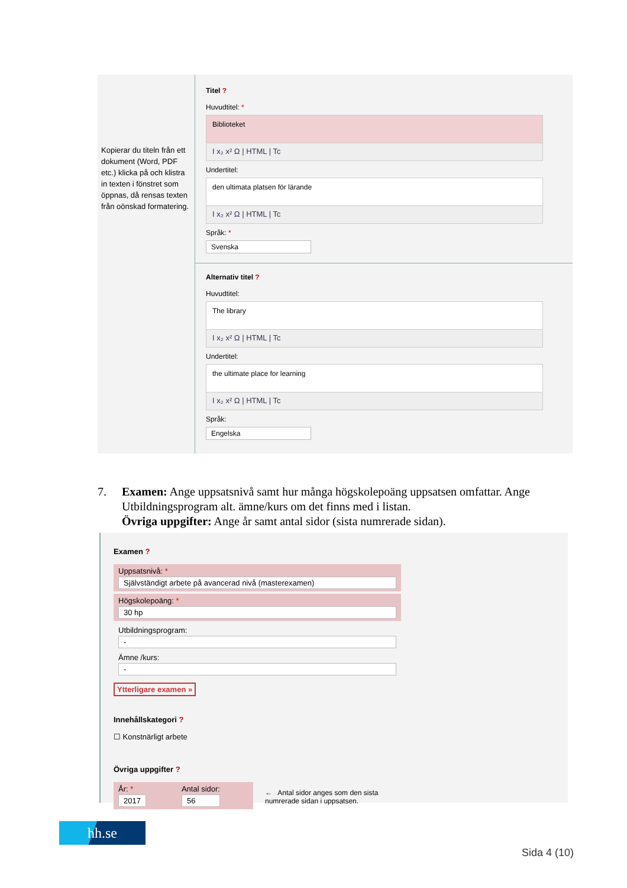Kopierar du titeln från ett dokument (Word, PDF etc.) klicka på och klistra in texten i fönstret som öppnas, då rensas texten från oönskad formatering.
Titel ?
Huvudtitel: *
Biblioteket
I x₂ x² Ω | HTML | Tc
Undertitel:
den ultimata platsen för lärande
I x₂ x² Ω | HTML | Tc
Språk: *
Svenska
Alternativ titel ?
Huvudtitel:
The library
I x₂ x² Ω | HTML | Tc
Undertitel:
the ultimate place for learning
I x₂ x² Ω | HTML | Tc
Språk:
Engelska
7. Examen: Ange uppsatsnivå samt hur många högskolepoäng uppsatsen omfattar. Ange Utbildningsprogram alt. ämne/kurs om det finns med i listan.
Övriga uppgifter: Ange år samt antal sidor (sista numrerade sidan).
Examen ?
Uppsatsnivå: *
Självständigt arbete på avancerad nivå (masterexamen)
Högskolepoäng: *
30 hp
Utbildningsprogram:
-
Ämne /kurs:
-
Ytterligare examen »
Innehållskategori ?
☐ Konstnärligt arbete
Övriga uppgifter ?
År: *
2017
Antal sidor:
56
← Antal sidor anges som den sista
numrerade sidan i uppsatsen.
hh.se
Sida 4 (10)